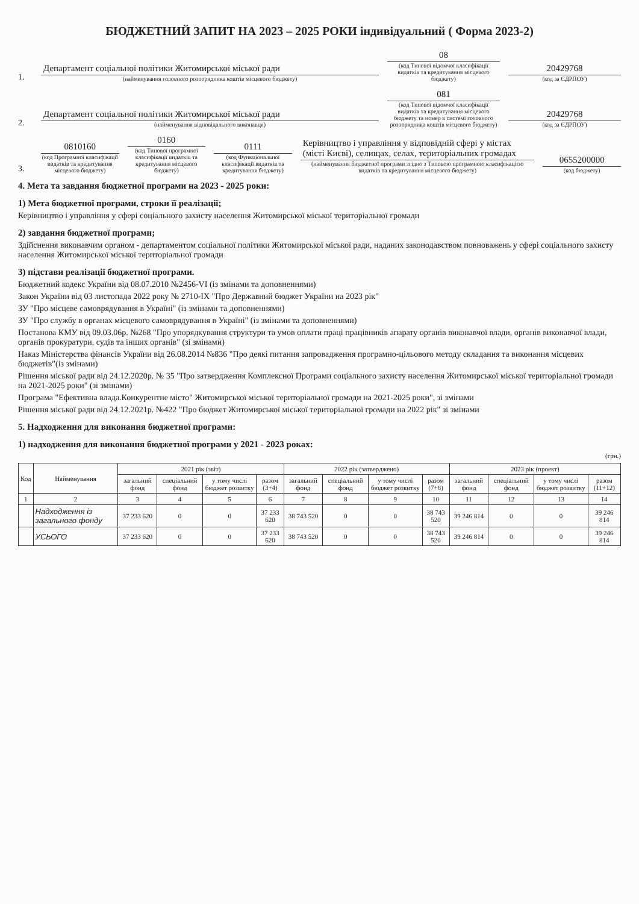БЮДЖЕТНИЙ ЗАПИТ НА 2023 – 2025 РОКИ індивідуальний ( Форма 2023-2)
1.
Департамент соціальної політики Житомирської міської ради
(найменування головного розпорядника коштів місцевого бюджету)
08
(код Типової відомчої класифікації видатків та кредитування місцевого бюджету)
20429768
(код за ЄДРПОУ)
2.
Департамент соціальної політики Житомирської міської ради
(найменування відповідального виконавця)
081
(код Типової відомчої класифікації видатків та кредитування місцевого бюджету та номер в системі головного розпорядника коштів місцевого бюджету)
20429768
(код за ЄДРПОУ)
3.
0810160
(код Програмної класифікації видатків та кредитування місцевого бюджету)
0160
(код Типової програмної класифікації видатків та кредитування місцевого бюджету)
0111
(код Функціональної класифікації видатків та кредитування бюджету)
Керівництво і управління у відповідній сфері у містах (місті Києві), селищах, селах, територіальних громадах
(найменування бюджетної програми згідно з Типовою програмною класифікацією видатків та кредитування місцевого бюджету)
0655200000
(код бюджету)
4. Мета та завдання бюджетної програми на 2023 - 2025 роки:
1) Мета бюджетної програми, строки її реалізації;
Керівництво і управління у сфері соціального захисту населення Житомирської міської територіальної громади
2) завдання бюджетної програми;
Здійснення виконавчим органом - департаментом соціальної політики Житомирської міської ради, наданих законодавством повноважень у сфері соціального захисту населення Житомирської міської територіальної громади
3) підстави реалізації бюджетної програми.
Бюджетний кодекс України від 08.07.2010 №2456-VI (із змінами та доповненнями)
Закон України від 03 листопада 2022 року № 2710-IX "Про Державний бюджет України на 2023 рік"
ЗУ "Про місцеве самоврядування в Україні" (із змінами та доповненнями)
ЗУ "Про службу в органах місцевого самоврядування в Україні" (із змінами та доповненнями)
Постанова КМУ від 09.03.06р. №268 "Про упорядкування структури та умов оплати праці працівників апарату органів виконавчої влади, органів виконавчої влади, органів прокуратури, судів та інших органів" (зі змінами)
Наказ Міністерства фінансів України від 26.08.2014 №836 "Про деякі питання запровадження програмно-цільового методу складання та виконання місцевих бюджетів"(із змінами)
Рішення міської ради від 24.12.2020р. № 35 "Про затвердження Комплексної Програми соціального захисту населення Житомирської міської територіальної громади на 2021-2025 роки" (зі змінами)
Програма "Ефективна влада.Конкурентне місто" Житомирської міської територіальної громади на 2021-2025 роки", зі змінами
Рішення міської ради від 24.12.2021р. №422 "Про бюджет Житомирської міської територіальної громади на 2022 рік" зі змінами
5. Надходження для виконання бюджетної програми:
1) надходження для виконання бюджетної програми у 2021 - 2023 роках:
(грн.)
| Код | Найменування | 2021 рік (звіт) | | | | 2022 рік (затверджено) | | | | 2023 рік (проект) | | | |
| --- | --- | --- | --- | --- | --- | --- | --- | --- | --- | --- | --- | --- | --- |
| | | загальний фонд | спеціальний фонд | у тому числі бюджет розвитку | разом (3+4) | загальний фонд | спеціальний фонд | у тому числі бюджет розвитку | разом (7+8) | загальний фонд | спеціальний фонд | у тому числі бюджет розвитку | разом (11+12) |
| 1 | 2 | 3 | 4 | 5 | 6 | 7 | 8 | 9 | 10 | 11 | 12 | 13 | 14 |
| | Надходження із загального фонду | 37 233 620 | 0 | 0 | 37 233 620 | 38 743 520 | 0 | 0 | 38 743 520 | 39 246 814 | 0 | 0 | 39 246 814 |
| | УСЬОГО | 37 233 620 | 0 | 0 | 37 233 620 | 38 743 520 | 0 | 0 | 38 743 520 | 39 246 814 | 0 | 0 | 39 246 814 |